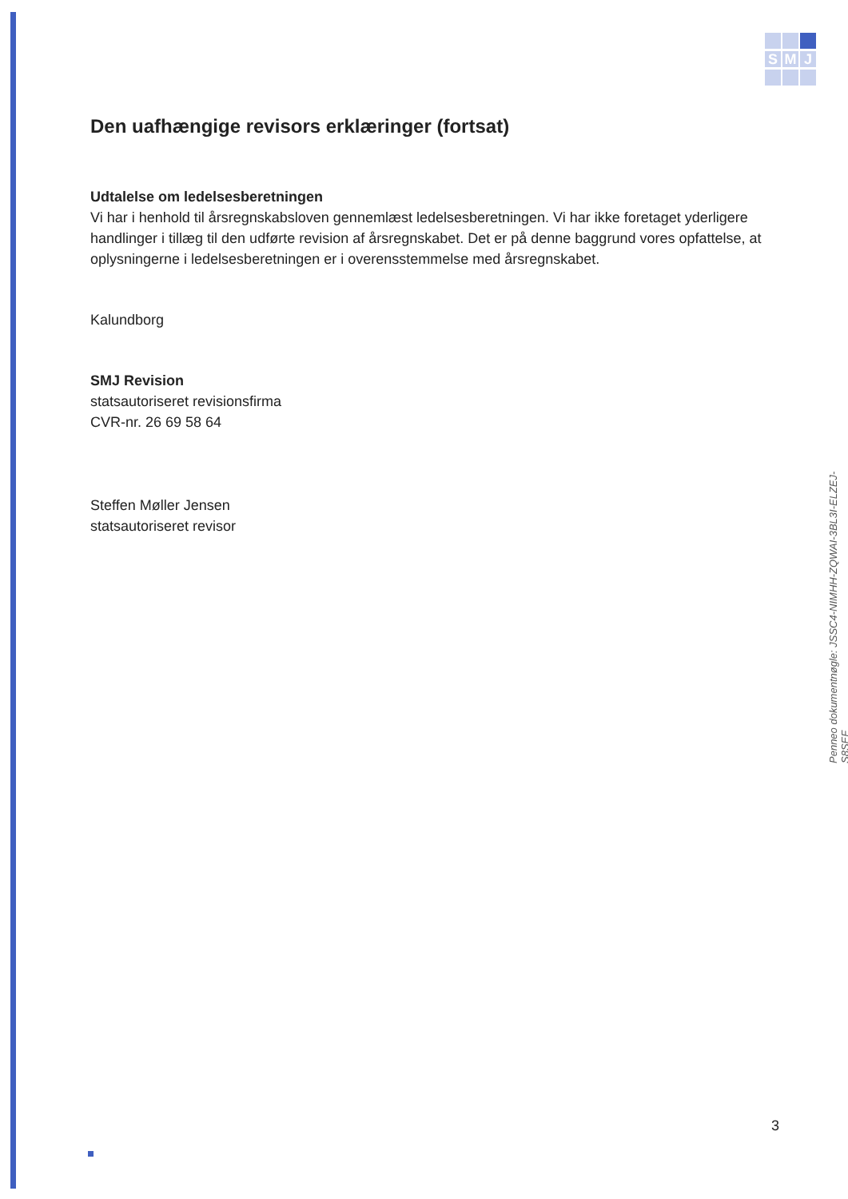S M J
Den uafhængige revisors erklæringer (fortsat)
Udtalelse om ledelsesberetningen
Vi har i henhold til årsregnskabsloven gennemlæst ledelsesberetningen. Vi har ikke foretaget yderligere handlinger i tillæg til den udførte revision af årsregnskabet. Det er på denne baggrund vores opfattelse, at oplysningerne i ledelsesberetningen er i overensstemmelse med årsregnskabet.
Kalundborg
SMJ Revision
statsautoriseret revisionsfirma
CVR-nr. 26 69 58 64
Steffen Møller Jensen
statsautoriseret revisor
Penneo dokumentnøgle: JSSC4-NIMHH-ZQWAI-3BL3I-ELZEJ-S8SEF
3